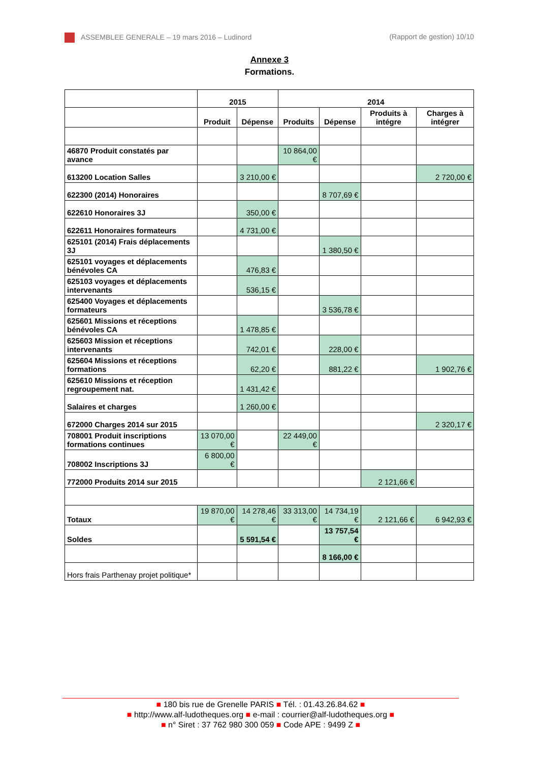ASSEMBLEE GENERALE – 19 mars 2016 – Ludinord (Rapport de gestion) 10/10
Annexe 3
Formations.
| | 2015 | | 2014 | | | |
| --- | --- | --- | --- | --- | --- | --- |
| | Produit | Dépense | Produits | Dépense | Produits à intégre | Charges à intégrer |
| 46870 Produit constatés par avance | | | 10 864,00 € | | | |
| 613200 Location Salles | | 3 210,00 € | | | | 2 720,00 € |
| 622300 (2014) Honoraires | | | | 8 707,69 € | | |
| 622610 Honoraires 3J | | 350,00 € | | | | |
| 622611 Honoraires formateurs | | 4 731,00 € | | | | |
| 625101 (2014) Frais déplacements 3J | | | | 1 380,50 € | | |
| 625101 voyages et déplacements bénévoles CA | | 476,83 € | | | | |
| 625103 voyages et déplacements intervenants | | 536,15 € | | | | |
| 625400 Voyages et déplacements formateurs | | | | 3 536,78 € | | |
| 625601 Missions et réceptions bénévoles CA | | 1 478,85 € | | | | |
| 625603 Mission et réceptions intervenants | | 742,01 € | | 228,00 € | | |
| 625604 Missions et réceptions formations | | 62,20 € | | 881,22 € | | 1 902,76 € |
| 625610 Missions et réception regroupement nat. | | 1 431,42 € | | | | |
| Salaires et charges | | 1 260,00 € | | | | |
| 672000 Charges 2014 sur 2015 | | | | | | 2 320,17 € |
| 708001 Produit inscriptions formations continues | 13 070,00 € | | 22 449,00 € | | | |
| 708002 Inscriptions 3J | 6 800,00 € | | | | | |
| 772000 Produits 2014 sur 2015 | | | | | 2 121,66 € | |
| Totaux | 19 870,00 € | 14 278,46 € | 33 313,00 € | 14 734,19 € | 2 121,66 € | 6 942,93 € |
| Soldes | | 5 591,54 € | | 13 757,54 € | | |
| | | | | 8 166,00 € | | |
| Hors frais Parthenay projet politique* | | | | | | |
■ 180 bis rue de Grenelle PARIS ■ Tél. : 01.43.26.84.62 ■
■ http://www.alf-ludotheques.org ■ e-mail : courrier@alf-ludotheques.org ■
■ n° Siret : 37 762 980 300 059 ■ Code APE : 9499 Z ■